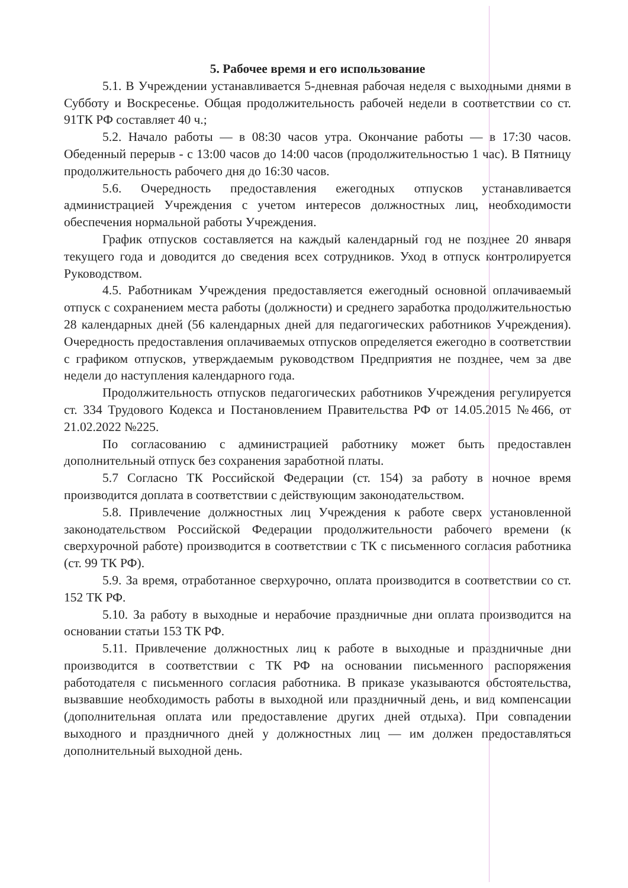5. Рабочее время и его использование
5.1. В Учреждении устанавливается 5-дневная рабочая неделя с выходными днями в Субботу и Воскресенье. Общая продолжительность рабочей недели в соответствии со ст. 91ТК РФ составляет 40 ч.;
5.2. Начало работы — в 08:30 часов утра. Окончание работы — в 17:30 часов. Обеденный перерыв - с 13:00 часов до 14:00 часов (продолжительностью 1 час). В Пятницу продолжительность рабочего дня до 16:30 часов.
5.6. Очередность предоставления ежегодных отпусков устанавливается администрацией Учреждения с учетом интересов должностных лиц, необходимости обеспечения нормальной работы Учреждения.
График отпусков составляется на каждый календарный год не позднее 20 января текущего года и доводится до сведения всех сотрудников. Уход в отпуск контролируется Руководством.
4.5. Работникам Учреждения предоставляется ежегодный основной оплачиваемый отпуск с сохранением места работы (должности) и среднего заработка продолжительностью 28 календарных дней (56 календарных дней для педагогических работников Учреждения). Очередность предоставления оплачиваемых отпусков определяется ежегодно в соответствии с графиком отпусков, утверждаемым руководством Предприятия не позднее, чем за две недели до наступления календарного года.
Продолжительность отпусков педагогических работников Учреждения регулируется ст. 334 Трудового Кодекса и Постановлением Правительства РФ от 14.05.2015 №466, от 21.02.2022 №225.
По согласованию с администрацией работнику может быть предоставлен дополнительный отпуск без сохранения заработной платы.
5.7 Согласно ТК Российской Федерации (ст. 154) за работу в ночное время производится доплата в соответствии с действующим законодательством.
5.8. Привлечение должностных лиц Учреждения к работе сверх установленной законодательством Российской Федерации продолжительности рабочего времени (к сверхурочной работе) производится в соответствии с ТК с письменного согласия работника (ст. 99 ТК РФ).
5.9. За время, отработанное сверхурочно, оплата производится в соответствии со ст. 152 ТК РФ.
5.10. За работу в выходные и нерабочие праздничные дни оплата производится на основании статьи 153 ТК РФ.
5.11. Привлечение должностных лиц к работе в выходные и праздничные дни производится в соответствии с ТК РФ на основании письменного распоряжения работодателя с письменного согласия работника. В приказе указываются обстоятельства, вызвавшие необходимость работы в выходной или праздничный день, и вид компенсации (дополнительная оплата или предоставление других дней отдыха). При совпадении выходного и праздничного дней у должностных лиц — им должен предоставляться дополнительный выходной день.